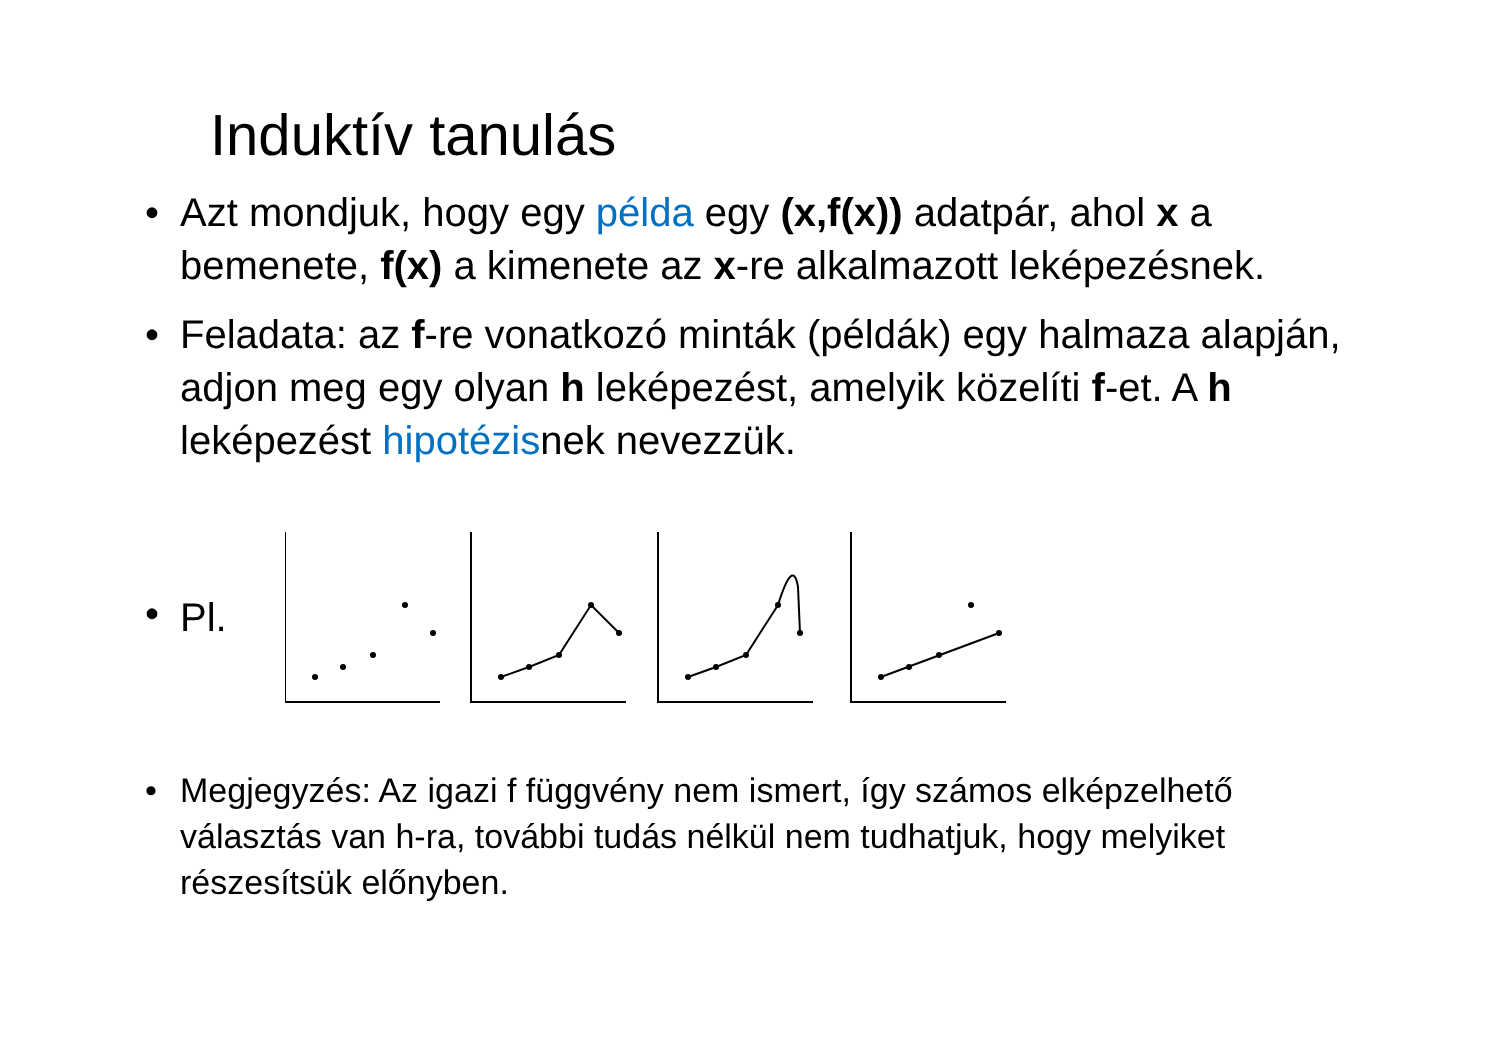Induktív tanulás
• Azt mondjuk, hogy egy példa egy (x,f(x)) adatpár, ahol x a bemenete, f(x) a kimenete az x-re alkalmazott leképezésnek.
• Feladata: az f-re vonatkozó minták (példák) egy halmaza alapján, adjon meg egy olyan h leképezést, amelyik közelíti f-et. A h leképezést hipotézisnek nevezzük.
•
Pl.
• Megjegyzés: Az igazi f függvény nem ismert, így számos elképzelhető választás van h-ra, további tudás nélkül nem tudhatjuk, hogy melyiket részesítsük előnyben.